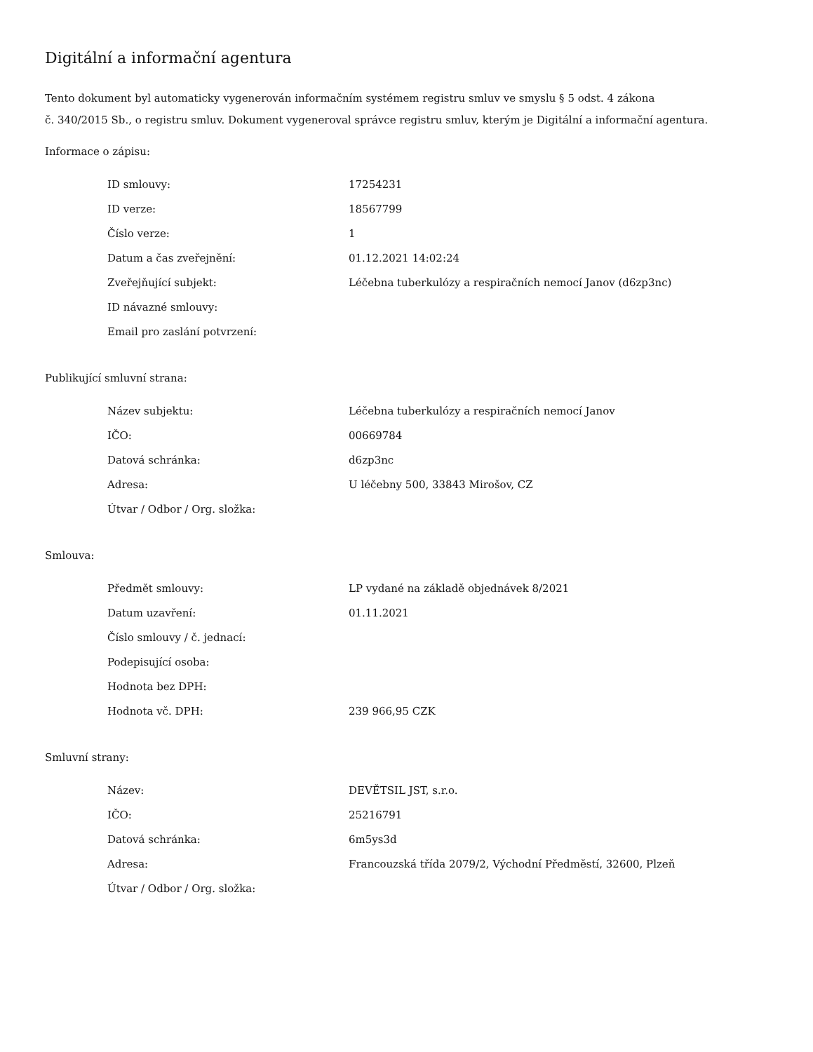Digitální a informační agentura
Tento dokument byl automaticky vygenerován informačním systémem registru smluv ve smyslu § 5 odst. 4 zákona
č. 340/2015 Sb., o registru smluv. Dokument vygeneroval správce registru smluv, kterým je Digitální a informační agentura.
Informace o zápisu:
| ID smlouvy: | 17254231 |
| ID verze: | 18567799 |
| Číslo verze: | 1 |
| Datum a čas zveřejnění: | 01.12.2021 14:02:24 |
| Zveřejňující subjekt: | Léčebna tuberkulózy a respiračních nemocí Janov (d6zp3nc) |
| ID návazné smlouvy: | |
| Email pro zaslání potvrzení: | |
Publikující smluvní strana:
| Název subjektu: | Léčebna tuberkulózy a respiračních nemocí Janov |
| IČO: | 00669784 |
| Datová schránka: | d6zp3nc |
| Adresa: | U léčebny 500, 33843 Mirošov, CZ |
| Útvar / Odbor / Org. složka: | |
Smlouva:
| Předmět smlouvy: | LP vydané na základě objednávek 8/2021 |
| Datum uzavření: | 01.11.2021 |
| Číslo smlouvy / č. jednací: | |
| Podepisující osoba: | |
| Hodnota bez DPH: | |
| Hodnota vč. DPH: | 239 966,95 CZK |
Smluvní strany:
| Název: | DEVĚTSIL JST, s.r.o. |
| IČO: | 25216791 |
| Datová schránka: | 6m5ys3d |
| Adresa: | Francouzská třída 2079/2, Východní Předměstí, 32600, Plzeň |
| Útvar / Odbor / Org. složka: | |